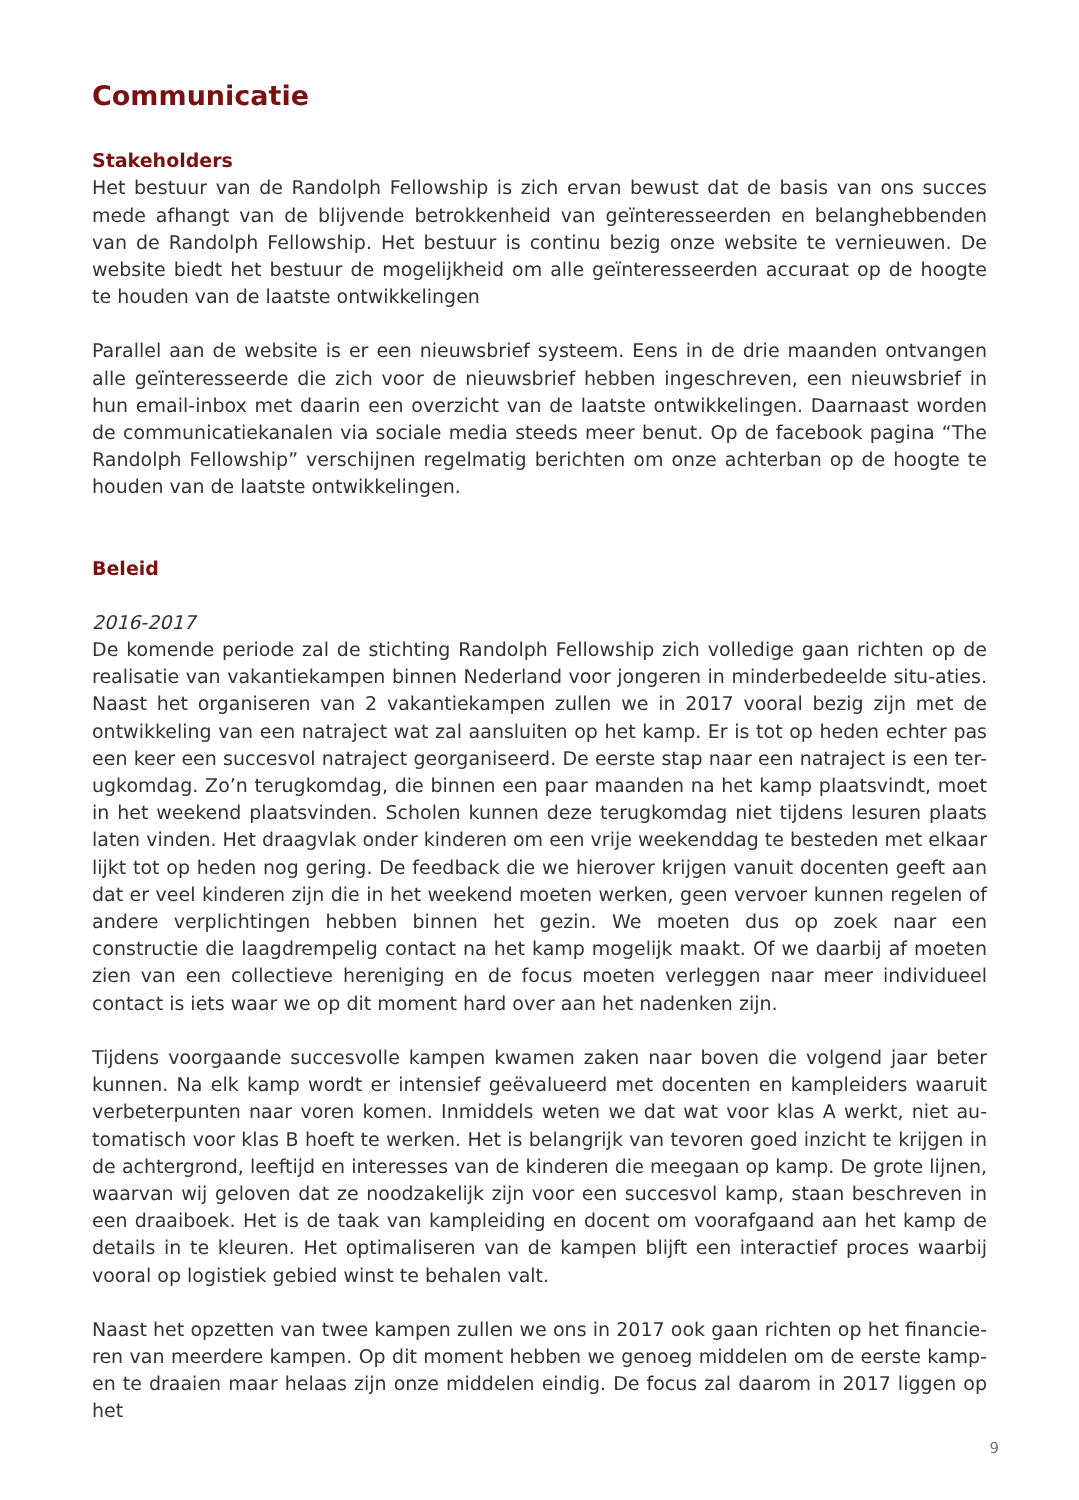Communicatie
Stakeholders
Het bestuur van de Randolph Fellowship is zich ervan bewust dat de basis van ons succes mede afhangt van de blijvende betrokkenheid van geïnteresseerden en belanghebbenden van de Randolph Fellowship. Het bestuur is continu bezig onze website te vernieuwen. De website biedt het bestuur de mogelijkheid om alle geïnteresseerden accuraat op de hoogte te houden van de laatste ontwikkelingen
Parallel aan de website is er een nieuwsbrief systeem. Eens in de drie maanden ontvangen alle geïnteresseerde die zich voor de nieuwsbrief hebben ingeschreven, een nieuwsbrief in hun email-inbox met daarin een overzicht van de laatste ontwikkelingen. Daarnaast worden de communicatiekanalen via sociale media steeds meer benut. Op de facebook pagina “The Randolph Fellowship” verschijnen regelmatig berichten om onze achterban op de hoogte te houden van de laatste ontwikkelingen.
Beleid
2016-2017
De komende periode zal de stichting Randolph Fellowship zich volledige gaan richten op de realisatie van vakantiekampen binnen Nederland voor jongeren in minderbedeelde situ-aties. Naast het organiseren van 2 vakantiekampen zullen we in 2017 vooral bezig zijn met de ontwikkeling van een natraject wat zal aansluiten op het kamp. Er is tot op heden echter pas een keer een succesvol natraject georganiseerd. De eerste stap naar een natraject is een ter-ugkomdag. Zo’n terugkomdag, die binnen een paar maanden na het kamp plaatsvindt, moet in het weekend plaatsvinden. Scholen kunnen deze terugkomdag niet tijdens lesuren plaats laten vinden. Het draagvlak onder kinderen om een vrije weekenddag te besteden met elkaar lijkt tot op heden nog gering. De feedback die we hierover krijgen vanuit docenten geeft aan dat er veel kinderen zijn die in het weekend moeten werken, geen vervoer kunnen regelen of andere verplichtingen hebben binnen het gezin. We moeten dus op zoek naar een constructie die laagdrempelig contact na het kamp mogelijk maakt. Of we daarbij af moeten zien van een collectieve hereniging en de focus moeten verleggen naar meer individueel contact is iets waar we op dit moment hard over aan het nadenken zijn.
Tijdens voorgaande succesvolle kampen kwamen zaken naar boven die volgend jaar beter kunnen. Na elk kamp wordt er intensief geëvalueerd met docenten en kampleiders waaruit verbeterpunten naar voren komen. Inmiddels weten we dat wat voor klas A werkt, niet au-tomatisch voor klas B hoeft te werken. Het is belangrijk van tevoren goed inzicht te krijgen in de achtergrond, leeftijd en interesses van de kinderen die meegaan op kamp. De grote lijnen, waarvan wij geloven dat ze noodzakelijk zijn voor een succesvol kamp, staan beschreven in een draaiboek. Het is de taak van kampleiding en docent om voorafgaand aan het kamp de details in te kleuren. Het optimaliseren van de kampen blijft een interactief proces waarbij vooral op logistiek gebied winst te behalen valt.
Naast het opzetten van twee kampen zullen we ons in 2017 ook gaan richten op het financie-ren van meerdere kampen. Op dit moment hebben we genoeg middelen om de eerste kamp-en te draaien maar helaas zijn onze middelen eindig. De focus zal daarom in 2017 liggen op het
9